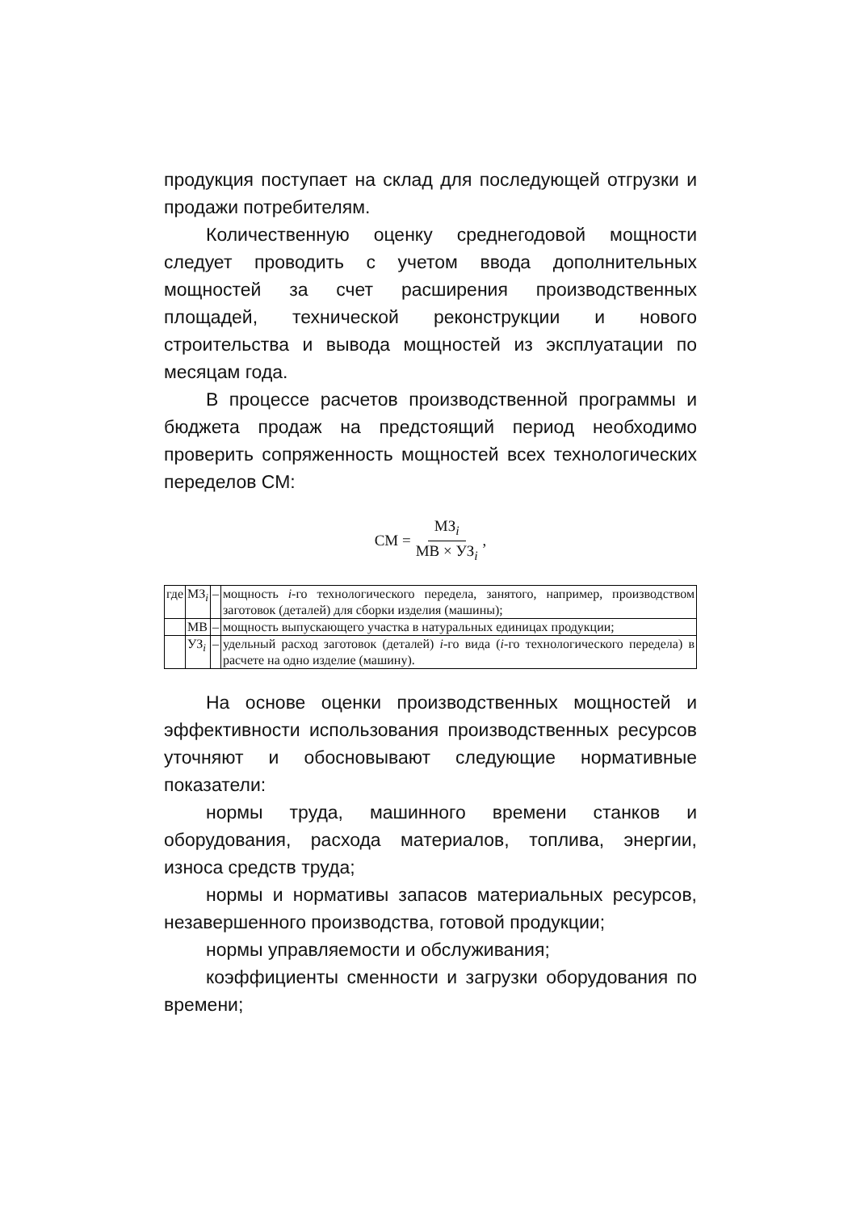продукция поступает на склад для последующей отгрузки и продажи потребителям.
Количественную оценку среднегодовой мощности следует проводить с учетом ввода дополнительных мощностей за счет расширения производственных площадей, технической реконструкции и нового строительства и вывода мощностей из эксплуатации по месяцам года.
В процессе расчетов производственной программы и бюджета продаж на предстоящий период необходимо проверить сопряженность мощностей всех технологических переделов СМ:
СМ = МЗ<sub>i</sub> МВ × УЗ<sub>i</sub>,
| где | МЗ<sub>i</sub> | – | мощность i -го технологического передела, занятого, например, производством заготовок (деталей) для сборки изделия (машины); |
| | МВ | – | мощность выпускающего участка в натуральных единицах продукции; |
| | УЗ<sub>i</sub> | – | удельный расход заготовок (деталей) i -го вида ( i -го технологического передела) в расчете на одно изделие (машину). |
На основе оценки производственных мощностей и эффективности использования производственных ресурсов уточняют и обосновывают следующие нормативные показатели:
нормы труда, машинного времени станков и оборудования, расхода материалов, топлива, энергии, износа средств труда;
нормы и нормативы запасов материальных ресурсов, незавершенного производства, готовой продукции;
нормы управляемости и обслуживания;
коэффициенты сменности и загрузки оборудования по времени;